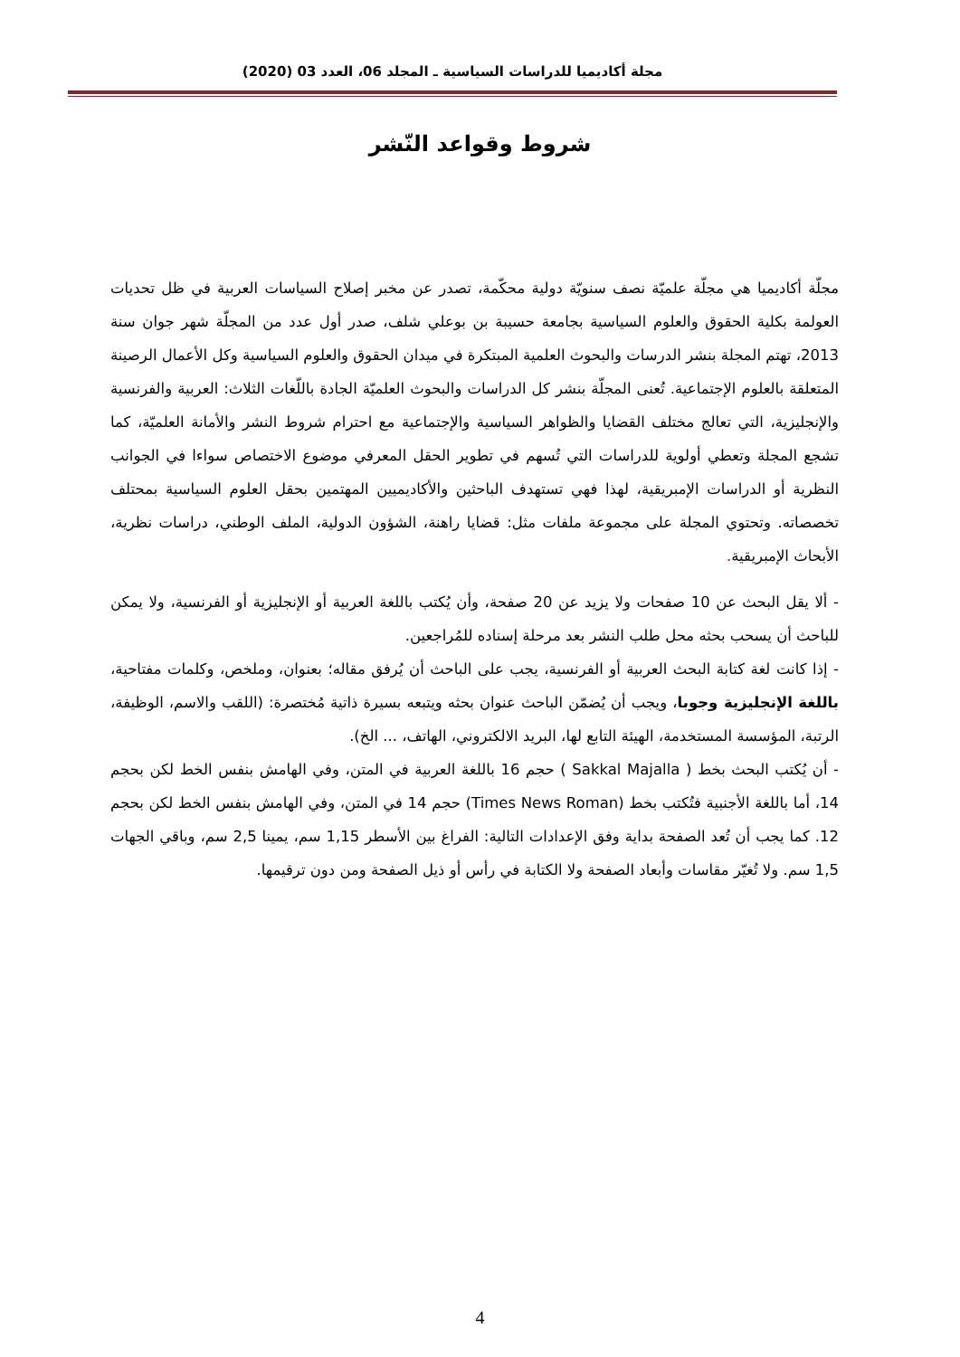مجلة أكاديميا للدراسات السياسية ـ المجلد 06، العدد 03 (2020)
شروط وقواعد النّشر
مجلّة أكاديميا هي مجلّة علميّة نصف سنويّة دولية محكّمة، تصدر عن مخبر إصلاح السياسات العربية في ظل تحديات العولمة بكلية الحقوق والعلوم السياسية بجامعة حسيبة بن بوعلي شلف، صدر أول عدد من المجلّة شهر جوان سنة 2013، تهتم المجلة بنشر الدرسات والبحوث العلمية المبتكرة في ميدان الحقوق والعلوم السياسية وكل الأعمال الرصينة المتعلقة بالعلوم الإجتماعية. تُعنى المجلّة بنشر كل الدراسات والبحوث العلميّة الجادة باللّغات الثلاث: العربية والفرنسية والإنجليزية، التي تعالج مختلف القضايا والظواهر السياسية والإجتماعية مع احترام شروط النشر والأمانة العلميّة، كما تشجع المجلة وتعطي أولوية للدراسات التي تُسهم في تطوير الحقل المعرفي موضوع الاختصاص سواءا في الجوانب النظرية أو الدراسات الإمبريقية، لهذا فهي تستهدف الباحثين والأكاديميين المهتمين بحقل العلوم السياسية بمحتلف تخصصاته. وتحتوي المجلة على مجموعة ملفات مثل: قضايا راهنة، الشؤون الدولية، الملف الوطني، دراسات نظرية، الأبحاث الإمبريقية.
- ألا يقل البحث عن 10 صفحات ولا يزيد عن 20 صفحة، وأن يُكتب باللغة العربية أو الإنجليزية أو الفرنسية، ولا يمكن للباحث أن يسحب بحثه محل طلب النشر بعد مرحلة إسناده للمُراجعين.
- إذا كانت لغة كتابة البحث العربية أو الفرنسية، يجب على الباحث أن يُرفق مقاله؛ بعنوان، وملخص، وكلمات مفتاحية، باللغة الإنجليزية وجوبا، ويجب أن يُضمّن الباحث عنوان بحثه ويتبعه بسيرة ذاتية مُختصرة: (اللقب والاسم، الوظيفة، الرتبة، المؤسسة المستخدمة، الهيئة التابع لها، البريد الالكتروني، الهاتف، ... الخ).
- أن يُكتب البحث بخط ( Sakkal Majalla ) حجم 16 باللغة العربية في المتن، وفي الهامش بنفس الخط لكن بحجم 14، أما باللغة الأجنبية فتُكتب بخط (Times News Roman) حجم 14 في المتن، وفي الهامش بنفس الخط لكن بحجم 12. كما يجب أن تُعد الصفحة بداية وفق الإعدادات التالية: الفراغ بين الأسطر 1,15 سم، يمينا 2,5 سم، وباقي الجهات 1,5 سم. ولا تُغيّر مقاسات وأبعاد الصفحة ولا الكتابة في رأس أو ذيل الصفحة ومن دون ترقيمها.
4